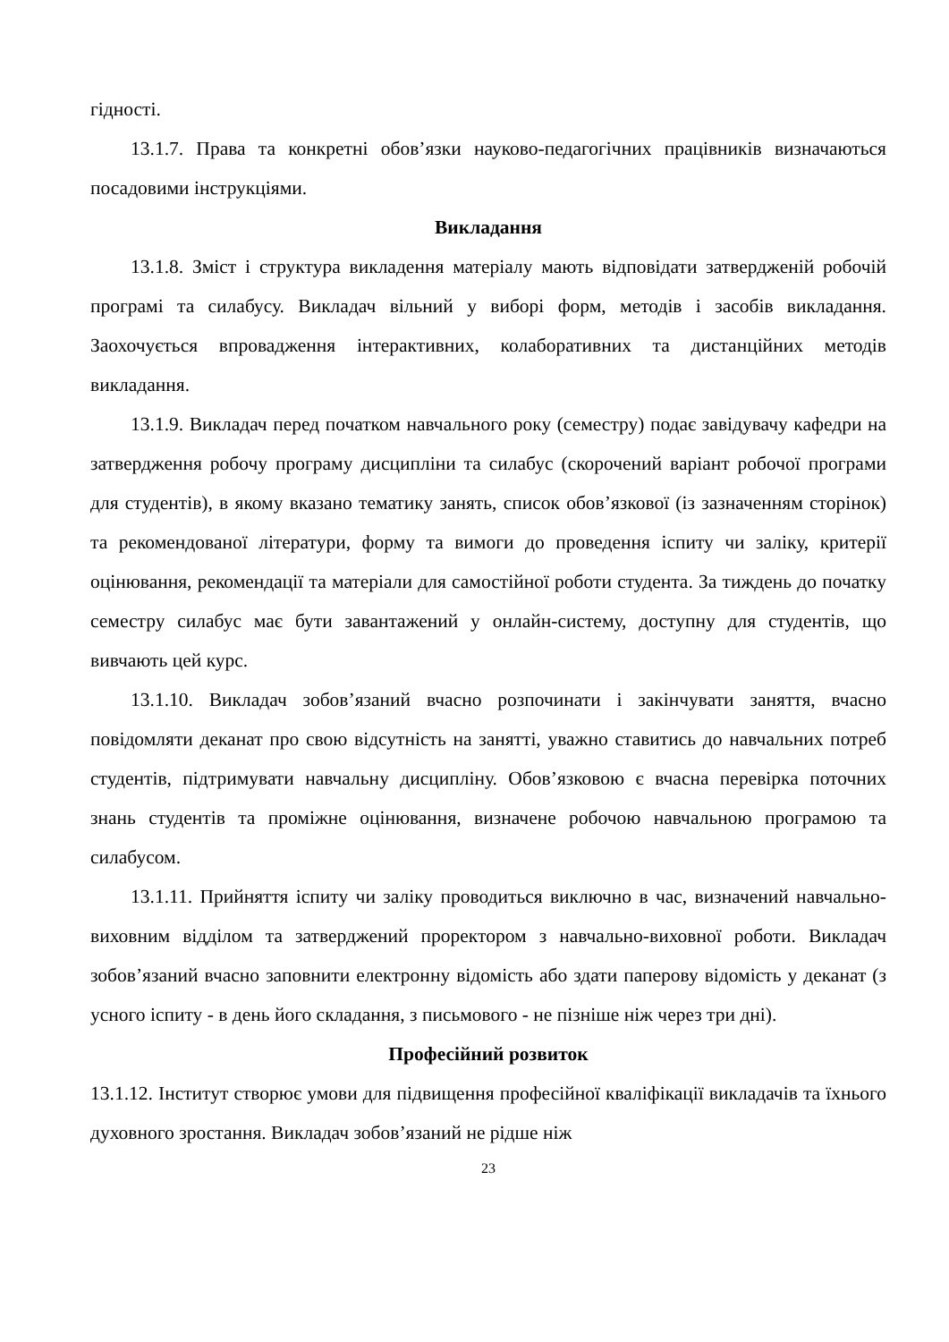гідності.
13.1.7. Права та конкретні обов’язки науково-педагогічних працівників визначаються посадовими інструкціями.
Викладання
13.1.8. Зміст і структура викладення матеріалу мають відповідати затвердженій робочій програмі та силабусу. Викладач вільний у виборі форм, методів і засобів викладання. Заохочується впровадження інтерактивних, колаборативних та дистанційних методів викладання.
13.1.9. Викладач перед початком навчального року (семестру) подає завідувачу кафедри на затвердження робочу програму дисципліни та силабус (скорочений варіант робочої програми для студентів), в якому вказано тематику занять, список обов’язкової (із зазначенням сторінок) та рекомендованої літератури, форму та вимоги до проведення іспиту чи заліку, критерії оцінювання, рекомендації та матеріали для самостійної роботи студента. За тиждень до початку семестру силабус має бути завантажений у онлайн-систему, доступну для студентів, що вивчають цей курс.
13.1.10. Викладач зобов’язаний вчасно розпочинати і закінчувати заняття, вчасно повідомляти деканат про свою відсутність на занятті, уважно ставитись до навчальних потреб студентів, підтримувати навчальну дисципліну. Обов’язковою є вчасна перевірка поточних знань студентів та проміжне оцінювання, визначене робочою навчальною програмою та силабусом.
13.1.11. Прийняття іспиту чи заліку проводиться виключно в час, визначений навчально-виховним відділом та затверджений проректором з навчально-виховної роботи. Викладач зобов’язаний вчасно заповнити електронну відомість або здати паперову відомість у деканат (з усного іспиту - в день його складання, з письмового - не пізніше ніж через три дні).
Професійний розвиток
13.1.12. Інститут створює умови для підвищення професійної кваліфікації викладачів та їхнього духовного зростання. Викладач зобов’язаний не рідше ніж
23